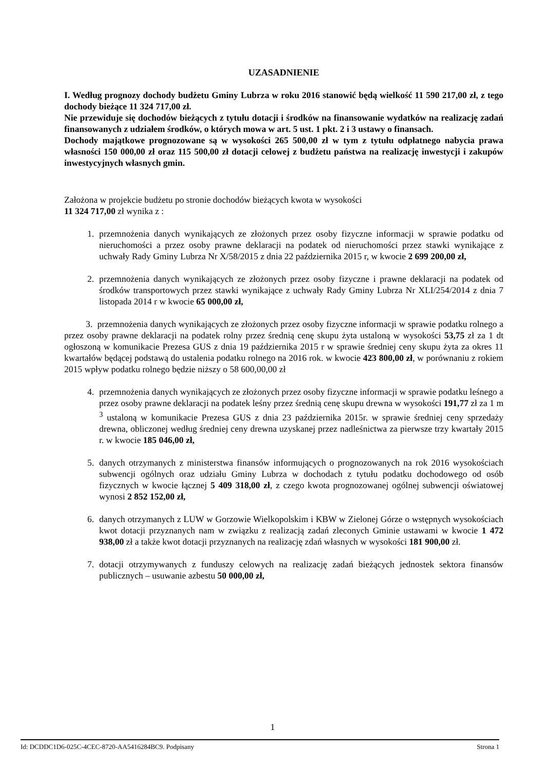UZASADNIENIE
I. Według prognozy dochody budżetu Gminy Lubrza w roku 2016 stanowić będą wielkość 11 590 217,00 zł, z tego dochody bieżące 11 324 717,00 zł.
Nie przewiduje się dochodów bieżących z tytułu dotacji i środków na finansowanie wydatków na realizację zadań finansowanych z udziałem środków, o których mowa w art. 5 ust. 1 pkt. 2 i 3 ustawy o finansach.
Dochody majątkowe prognozowane są w wysokości 265 500,00 zł w tym z tytułu odpłatnego nabycia prawa własności 150 000,00 zł oraz 115 500,00 zł dotacji celowej z budżetu państwa na realizację inwestycji i zakupów inwestycyjnych własnych gmin.
Założona w projekcie budżetu po stronie dochodów bieżących kwota w wysokości
11 324 717,00 zł wynika z :
1. przemnożenia danych wynikających ze złożonych przez osoby fizyczne informacji w sprawie podatku od nieruchomości a przez osoby prawne deklaracji na podatek od nieruchomości przez stawki wynikające z uchwały Rady Gminy Lubrza Nr X/58/2015 z dnia 22 października 2015 r, w kwocie 2 699 200,00 zł,
2. przemnożenia danych wynikających ze złożonych przez osoby fizyczne i prawne deklaracji na podatek od środków transportowych przez stawki wynikające z uchwały Rady Gminy Lubrza Nr XLI/254/2014 z dnia 7 listopada 2014 r w kwocie 65 000,00 zł,
3. przemnożenia danych wynikających ze złożonych przez osoby fizyczne informacji w sprawie podatku rolnego a przez osoby prawne deklaracji na podatek rolny przez średnią cenę skupu żyta ustaloną w wysokości 53,75 zł za 1 dt ogłoszoną w komunikacie Prezesa GUS z dnia 19 października 2015 r w sprawie średniej ceny skupu żyta za okres 11 kwartałów będącej podstawą do ustalenia podatku rolnego na 2016 rok. w kwocie 423 800,00 zł, w porównaniu z rokiem 2015 wpływ podatku rolnego będzie niższy o 58 600,00,00 zł
4. przemnożenia danych wynikających ze złożonych przez osoby fizyczne informacji w sprawie podatku leśnego a przez osoby prawne deklaracji na podatek leśny przez średnią cenę skupu drewna w wysokości 191,77 zł za 1 m <sup>3</sup> ustaloną w komunikacie Prezesa GUS z dnia 23 października 2015r. w sprawie średniej ceny sprzedaży drewna, obliczonej według średniej ceny drewna uzyskanej przez nadleśnictwa za pierwsze trzy kwartały 2015 r. w kwocie 185 046,00 zł,
5. danych otrzymanych z ministerstwa finansów informujących o prognozowanych na rok 2016 wysokościach subwencji ogólnych oraz udziału Gminy Lubrza w dochodach z tytułu podatku dochodowego od osób fizycznych w kwocie łącznej 5 409 318,00 zł, z czego kwota prognozowanej ogólnej subwencji oświatowej wynosi 2 852 152,00 zł,
6. danych otrzymanych z LUW w Gorzowie Wielkopolskim i KBW w Zielonej Górze o wstępnych wysokościach kwot dotacji przyznanych nam w związku z realizacją zadań zleconych Gminie ustawami w kwocie 1 472 938,00 zł a także kwot dotacji przyznanych na realizację zdań własnych w wysokości 181 900,00 zł.
7. dotacji otrzymywanych z funduszy celowych na realizację zadań bieżących jednostek sektora finansów publicznych – usuwanie azbestu 50 000,00 zł,
1
Id: DCDDC1D6-025C-4CEC-8720-AA5416284BC9. Podpisany Strona 1